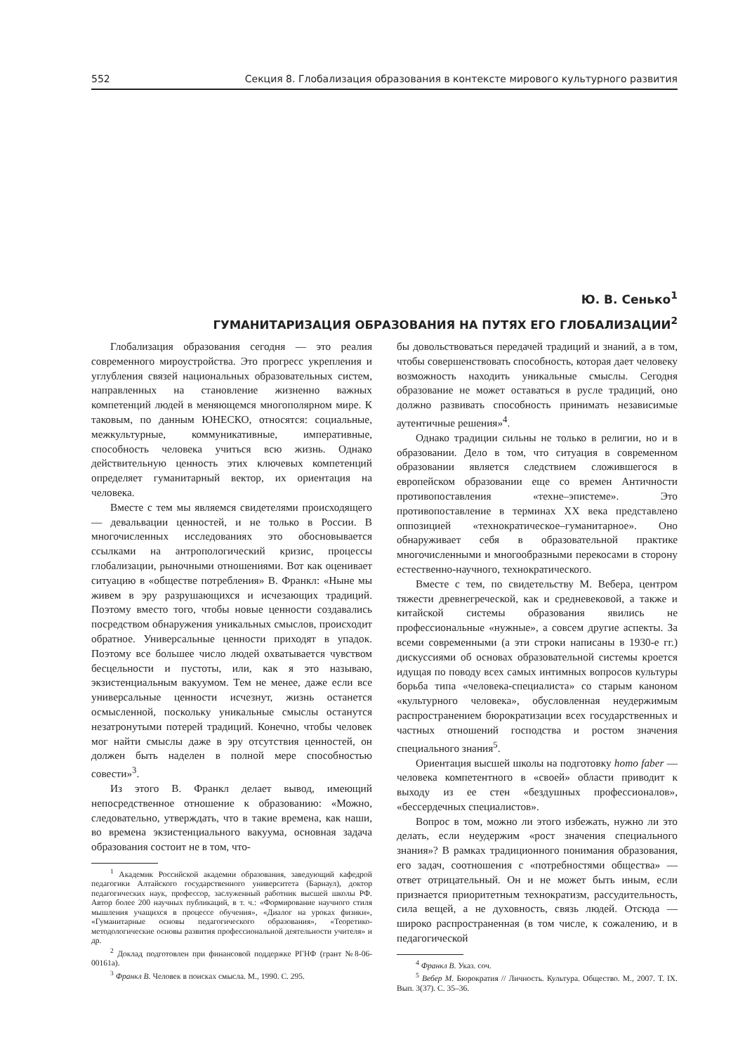552 Секция 8. Глобализация образования в контексте мирового культурного развития
Ю. В. Сенько<sup>1</sup>
ГУМАНИТАРИЗАЦИЯ ОБРАЗОВАНИЯ НА ПУТЯХ ЕГО ГЛОБАЛИЗАЦИИ<sup>2</sup>
Глобализация образования сегодня — это реалия современного мироустройства. Это прогресс укрепления и углубления связей национальных образовательных систем, направленных на становление жизненно важных компетенций людей в меняющемся многополярном мире. К таковым, по данным ЮНЕСКО, относятся: социальные, межкультурные, коммуникативные, императивные, способность человека учиться всю жизнь. Однако действительную ценность этих ключевых компетенций определяет гуманитарный вектор, их ориентация на человека.
Вместе с тем мы являемся свидетелями происходящего — девальвации ценностей, и не только в России. В многочисленных исследованиях это обосновывается ссылками на антропологический кризис, процессы глобализации, рыночными отношениями. Вот как оценивает ситуацию в «обществе потребления» В. Франкл: «Ныне мы живем в эру разрушающихся и исчезающих традиций. Поэтому вместо того, чтобы новые ценности создавались посредством обнаружения уникальных смыслов, происходит обратное. Универсальные ценности приходят в упадок. Поэтому все большее число людей охватывается чувством бесцельности и пустоты, или, как я это называю, экзистенциальным вакуумом. Тем не менее, даже если все универсальные ценности исчезнут, жизнь останется осмысленной, поскольку уникальные смыслы останутся незатронутыми потерей традиций. Конечно, чтобы человек мог найти смыслы даже в эру отсутствия ценностей, он должен быть наделен в полной мере способностью совести»<sup>3</sup>.
Из этого В. Франкл делает вывод, имеющий непосредственное отношение к образованию: «Можно, следовательно, утверждать, что в такие времена, как наши, во времена экзистенциального вакуума, основная задача образования состоит не в том, что-
<sup>1</sup> Академик Российской академии образования, заведующий кафедрой педагогики Алтайского государственного университета (Барнаул), доктор педагогических наук, профессор, заслуженный работник высшей школы РФ. Автор более 200 научных публикаций, в т. ч.: «Формирование научного стиля мышления учащихся в процессе обучения», «Диалог на уроках физики», «Гуманитарные основы педагогического образования», «Теоретико-методологические основы развития профессиональной деятельности учителя» и др.
<sup>2</sup> Доклад подготовлен при финансовой поддержке РГНФ (грант №8-06-00161а).
<sup>3</sup> Франкл В. Человек в поисках смысла. М., 1990. С. 295.
бы довольствоваться передачей традиций и знаний, а в том, чтобы совершенствовать способность, которая дает человеку возможность находить уникальные смыслы. Сегодня образование не может оставаться в русле традиций, оно должно развивать способность принимать независимые аутентичные решения»<sup>4</sup>.
Однако традиции сильны не только в религии, но и в образовании. Дело в том, что ситуация в современном образовании является следствием сложившегося в европейском образовании еще со времен Античности противопоставления «техне–эпистеме». Это противопоставление в терминах XX века представлено оппозицией «технократическое–гуманитарное». Оно обнаруживает себя в образовательной практике многочисленными и многообразными перекосами в сторону естественно-научного, технократического.
Вместе с тем, по свидетельству М. Вебера, центром тяжести древнегреческой, как и средневековой, а также и китайской системы образования явились не профессиональные «нужные», а совсем другие аспекты. За всеми современными (а эти строки написаны в 1930-е гг.) дискуссиями об основах образовательной системы кроется идущая по поводу всех самых интимных вопросов культуры борьба типа «человека-специалиста» со старым каноном «культурного человека», обусловленная неудержимым распространением бюрократизации всех государственных и частных отношений господства и ростом значения специального знания<sup>5</sup>.
Ориентация высшей школы на подготовку homo faber — человека компетентного в «своей» области приводит к выходу из ее стен «бездушных профессионалов», «бессердечных специалистов».
Вопрос в том, можно ли этого избежать, нужно ли это делать, если неудержим «рост значения специального знания»? В рамках традиционного понимания образования, его задач, соотношения с «потребностями общества» — ответ отрицательный. Он и не может быть иным, если признается приоритетным технократизм, рассудительность, сила вещей, а не духовность, связь людей. Отсюда — широко распространенная (в том числе, к сожалению, и в педагогической
<sup>4</sup> Франкл В. Указ. соч.
<sup>5</sup> Вебер М. Бюрократия // Личность. Культура. Общество. М., 2007. Т. IX. Вып. 3(37). С. 35–36.